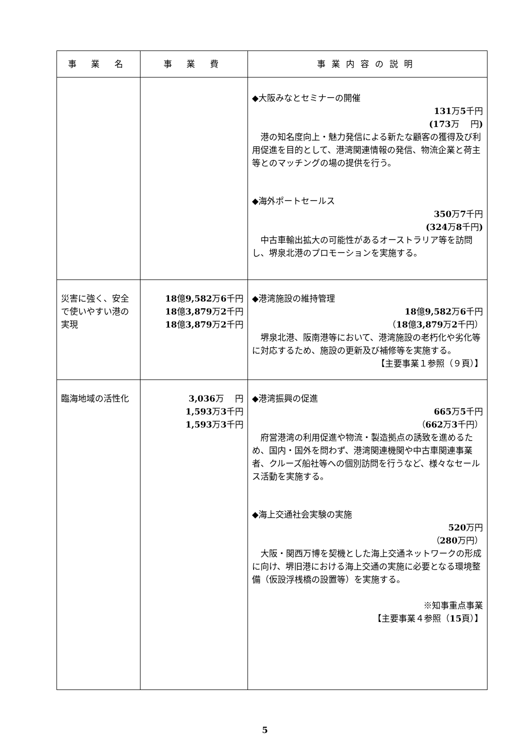| 事 業 名 | 事 業 費 | 事業内容の説明 |
| --- | --- | --- |
| | | ◆大阪みなとセミナーの開催 131 万 5 千円 (173 万 円 ) 港の知名度向上・魅力発信による新たな顧客の獲得及び利用促進を目的として、港湾関連情報の発信、物流企業と荷主等とのマッチングの場の提供を行う。 ◆海外ポートセールス 350 万 7 千円 (324 万 8 千円 ) 中古車輸出拡大の可能性があるオーストラリア等を訪問し、堺泉北港のプロモーションを実施する。 |
| 災害に強く、安全で使いやすい港の実現 | 18 億 9,582 万 6 千円 18 億 3,879 万 2 千円 18 億 3,879 万 2 千円 | ◆港湾施設の維持管理 18 億 9,582 万 6 千円 （ 18 億 3,879 万 2 千円） 堺泉北港、阪南港等において、港湾施設の老朽化や劣化等に対応するため、施設の更新及び補修等を実施する。 【主要事業１参照（９頁）】 |
| 臨海地域の活性化 | 3,036 万 円 1,593 万 3 千円 1,593 万 3 千円 | ◆港湾振興の促進 665 万 5 千円 （ 662 万 3 千円） 府営港湾の利用促進や物流・製造拠点の誘致を進めるため、国内・国外を問わず、港湾関連機関や中古車関連事業者、クルーズ船社等への個別訪問を行うなど、様々なセールス活動を実施する。 ◆海上交通社会実験の実施 520 万円 （ 280 万円） 大阪・関西万博を契機とした海上交通ネットワークの形成に向け、堺旧港における海上交通の実施に必要となる環境整備（仮設浮桟橋の設置等）を実施する。 ※知事重点事業 【主要事業４参照（ 15 頁）】 |
5